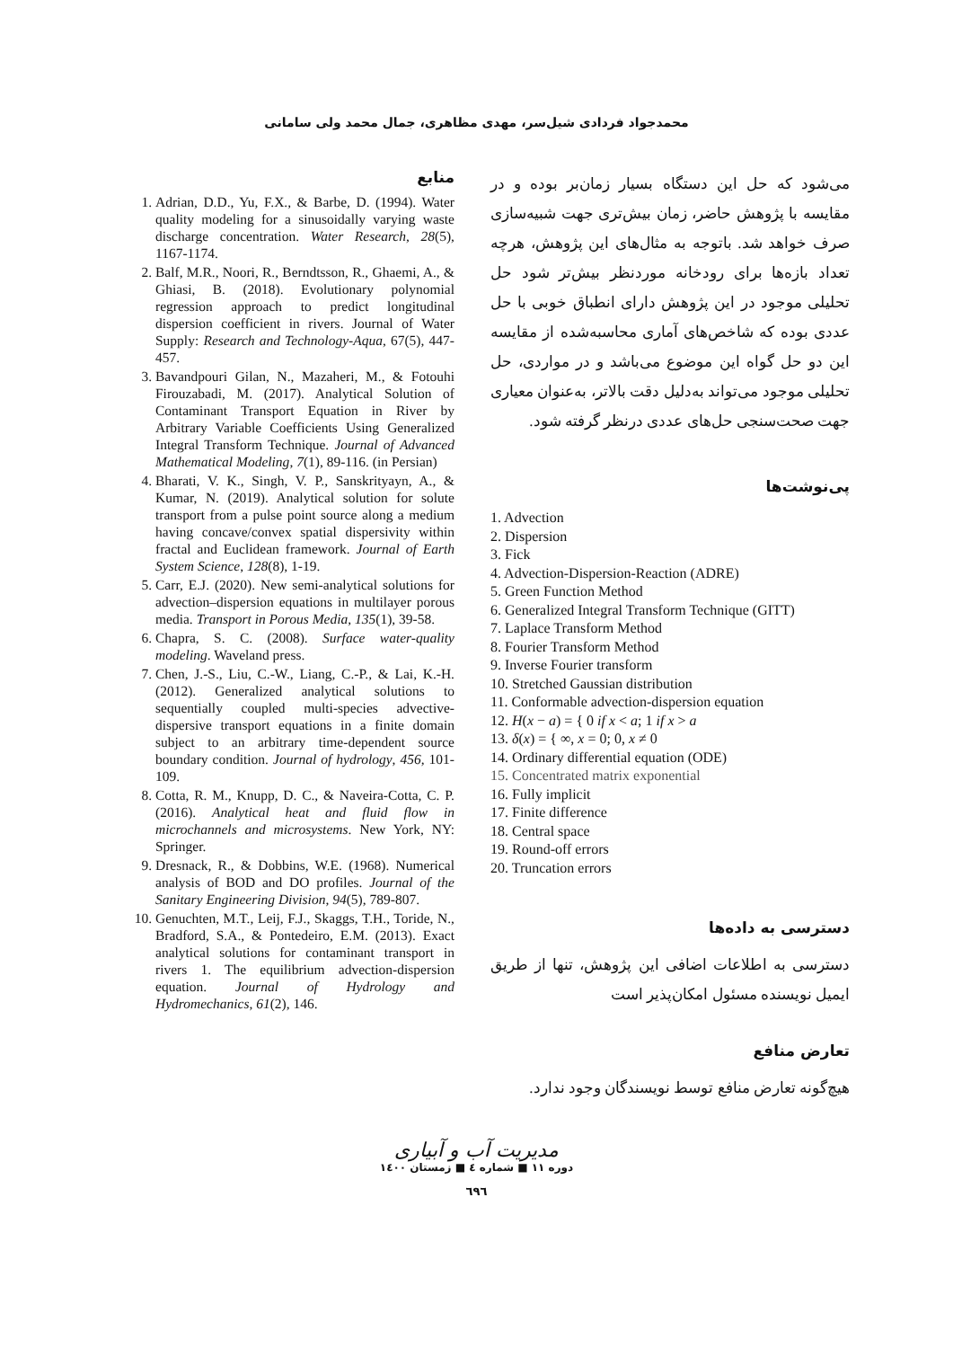محمدجواد فردادی شیل‌سر، مهدی مظاهری، جمال محمد ولی سامانی
می‌شود که حل این دستگاه بسیار زمان‌بر بوده و در مقایسه با پژوهش حاضر، زمان بیش‌تری جهت شبیه‌سازی صرف خواهد شد. باتوجه به مثال‌های این پژوهش، هرچه تعداد بازه‌ها برای رودخانه موردنظر بیش‌تر شود حل تحلیلی موجود در این پژوهش دارای انطباق خوبی با حل عددی بوده که شاخص‌های آماری محاسبه‌شده از مقایسه این دو حل گواه این موضوع می‌باشد و در مواردی، حل تحلیلی موجود می‌تواند به‌دلیل دقت بالاتر، به‌عنوان معیاری جهت صحت‌سنجی حل‌های عددی درنظر گرفته شود.
پی‌نوشت‌ها
1. Advection
2. Dispersion
3. Fick
4. Advection-Dispersion-Reaction (ADRE)
5. Green Function Method
6. Generalized Integral Transform Technique (GITT)
7. Laplace Transform Method
8. Fourier Transform Method
9. Inverse Fourier transform
10. Stretched Gaussian distribution
11. Conformable advection-dispersion equation
12. H(x − a) = { 0 if x < a; 1 if x > a
13. δ(x) = { ∞, x = 0; 0, x ≠ 0
14. Ordinary differential equation (ODE)
15. Concentrated matrix exponential
16. Fully implicit
17. Finite difference
18. Central space
19. Round-off errors
20. Truncation errors
دسترسی به داده‌ها
دسترسی به اطلاعات اضافی این پژوهش، تنها از طریق ایمیل نویسنده مسئول امکان‌پذیر است
تعارض منافع
هیچ‌گونه تعارض منافع توسط نویسندگان وجود ندارد.
منابع
1. Adrian, D.D., Yu, F.X., & Barbe, D. (1994). Water quality modeling for a sinusoidally varying waste discharge concentration. Water Research, 28(5), 1167-1174.
2. Balf, M.R., Noori, R., Berndtsson, R., Ghaemi, A., & Ghiasi, B. (2018). Evolutionary polynomial regression approach to predict longitudinal dispersion coefficient in rivers. Journal of Water Supply: Research and Technology-Aqua, 67(5), 447-457.
3. Bavandpouri Gilan, N., Mazaheri, M., & Fotouhi Firouzabadi, M. (2017). Analytical Solution of Contaminant Transport Equation in River by Arbitrary Variable Coefficients Using Generalized Integral Transform Technique. Journal of Advanced Mathematical Modeling, 7(1), 89-116. (in Persian)
4. Bharati, V. K., Singh, V. P., Sanskrityayn, A., & Kumar, N. (2019). Analytical solution for solute transport from a pulse point source along a medium having concave/convex spatial dispersivity within fractal and Euclidean framework. Journal of Earth System Science, 128(8), 1-19.
5. Carr, E.J. (2020). New semi-analytical solutions for advection–dispersion equations in multilayer porous media. Transport in Porous Media, 135(1), 39-58.
6. Chapra, S. C. (2008). Surface water-quality modeling. Waveland press.
7. Chen, J.-S., Liu, C.-W., Liang, C.-P., & Lai, K.-H. (2012). Generalized analytical solutions to sequentially coupled multi-species advective-dispersive transport equations in a finite domain subject to an arbitrary time-dependent source boundary condition. Journal of hydrology, 456, 101-109.
8. Cotta, R. M., Knupp, D. C., & Naveira-Cotta, C. P. (2016). Analytical heat and fluid flow in microchannels and microsystems. New York, NY: Springer.
9. Dresnack, R., & Dobbins, W.E. (1968). Numerical analysis of BOD and DO profiles. Journal of the Sanitary Engineering Division, 94(5), 789-807.
10. Genuchten, M.T., Leij, F.J., Skaggs, T.H., Toride, N., Bradford, S.A., & Pontedeiro, E.M. (2013). Exact analytical solutions for contaminant transport in rivers 1. The equilibrium advection-dispersion equation. Journal of Hydrology and Hydromechanics, 61(2), 146.
مدیریت آب و آبیاری
دوره ۱۱ ■ شماره ٤ ■ زمستان ۱٤۰۰
٦٩٦